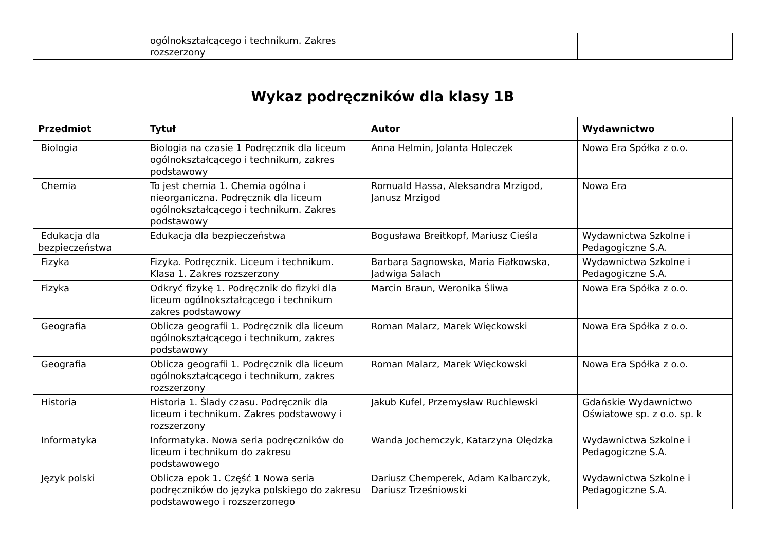| | ogólnokształcącego i technikum. Zakres rozszerzony | | |
Wykaz podręczników dla klasy 1B
| Przedmiot | Tytuł | Autor | Wydawnictwo |
| --- | --- | --- | --- |
| Biologia | Biologia na czasie 1 Podręcznik dla liceum ogólnokształcącego i technikum, zakres podstawowy | Anna Helmin, Jolanta Holeczek | Nowa Era Spółka z o.o. |
| Chemia | To jest chemia 1. Chemia ogólna i nieorganiczna. Podręcznik dla liceum ogólnokształcącego i technikum. Zakres podstawowy | Romuald Hassa, Aleksandra Mrzigod, Janusz Mrzigod | Nowa Era |
| Edukacja dla bezpieczeństwa | Edukacja dla bezpieczeństwa | Bogusława Breitkopf, Mariusz Cieśla | Wydawnictwa Szkolne i Pedagogiczne S.A. |
| Fizyka | Fizyka. Podręcznik. Liceum i technikum. Klasa 1. Zakres rozszerzony | Barbara Sagnowska, Maria Fiałkowska, Jadwiga Salach | Wydawnictwa Szkolne i Pedagogiczne S.A. |
| Fizyka | Odkryć fizykę 1. Podręcznik do fizyki dla liceum ogólnokształcącego i technikum zakres podstawowy | Marcin Braun, Weronika Śliwa | Nowa Era Spółka z o.o. |
| Geografia | Oblicza geografii 1. Podręcznik dla liceum ogólnokształcącego i technikum, zakres podstawowy | Roman Malarz, Marek Więckowski | Nowa Era Spółka z o.o. |
| Geografia | Oblicza geografii 1. Podręcznik dla liceum ogólnokształcącego i technikum, zakres rozszerzony | Roman Malarz, Marek Więckowski | Nowa Era Spółka z o.o. |
| Historia | Historia 1. Ślady czasu. Podręcznik dla liceum i technikum. Zakres podstawowy i rozszerzony | Jakub Kufel, Przemysław Ruchlewski | Gdańskie Wydawnictwo Oświatowe sp. z o.o. sp. k |
| Informatyka | Informatyka. Nowa seria podręczników do liceum i technikum do zakresu podstawowego | Wanda Jochemczyk, Katarzyna Olędzka | Wydawnictwa Szkolne i Pedagogiczne S.A. |
| Język polski | Oblicza epok 1. Część 1 Nowa seria podręczników do języka polskiego do zakresu podstawowego i rozszerzonego | Dariusz Chemperek, Adam Kalbarczyk, Dariusz Trześniowski | Wydawnictwa Szkolne i Pedagogiczne S.A. |